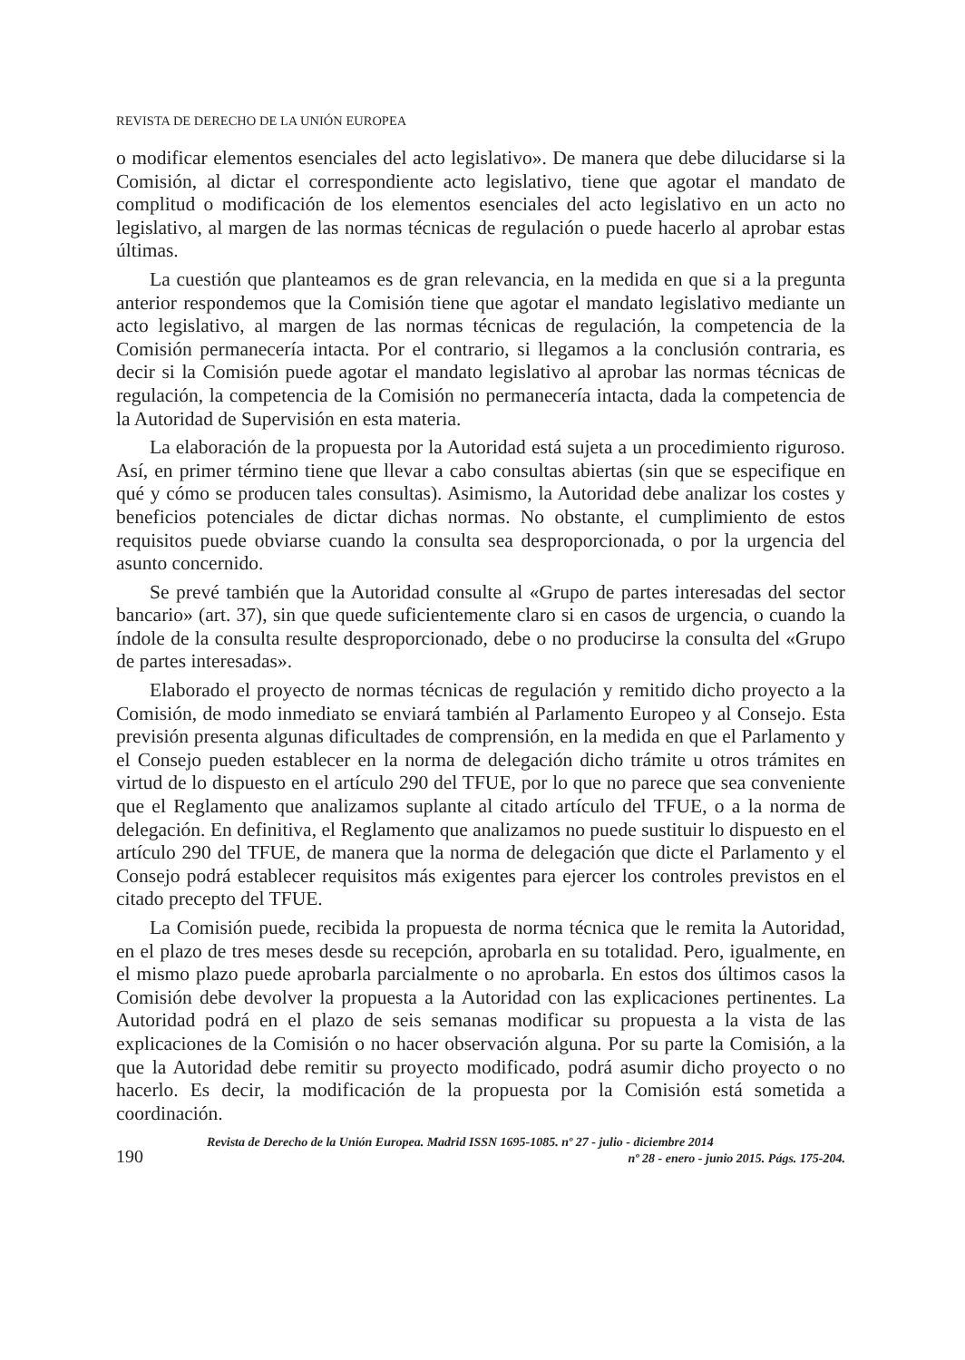REVISTA DE DERECHO DE LA UNIÓN EUROPEA
o modificar elementos esenciales del acto legislativo». De manera que debe dilucidarse si la Comisión, al dictar el correspondiente acto legislativo, tiene que agotar el mandato de complitud o modificación de los elementos esenciales del acto legislativo en un acto no legislativo, al margen de las normas técnicas de regulación o puede hacerlo al aprobar estas últimas.
La cuestión que planteamos es de gran relevancia, en la medida en que si a la pregunta anterior respondemos que la Comisión tiene que agotar el mandato legislativo mediante un acto legislativo, al margen de las normas técnicas de regulación, la competencia de la Comisión permanecería intacta. Por el contrario, si llegamos a la conclusión contraria, es decir si la Comisión puede agotar el mandato legislativo al aprobar las normas técnicas de regulación, la competencia de la Comisión no permanecería intacta, dada la competencia de la Autoridad de Supervisión en esta materia.
La elaboración de la propuesta por la Autoridad está sujeta a un procedimiento riguroso. Así, en primer término tiene que llevar a cabo consultas abiertas (sin que se especifique en qué y cómo se producen tales consultas). Asimismo, la Autoridad debe analizar los costes y beneficios potenciales de dictar dichas normas. No obstante, el cumplimiento de estos requisitos puede obviarse cuando la consulta sea desproporcionada, o por la urgencia del asunto concernido.
Se prevé también que la Autoridad consulte al «Grupo de partes interesadas del sector bancario» (art. 37), sin que quede suficientemente claro si en casos de urgencia, o cuando la índole de la consulta resulte desproporcionado, debe o no producirse la consulta del «Grupo de partes interesadas».
Elaborado el proyecto de normas técnicas de regulación y remitido dicho proyecto a la Comisión, de modo inmediato se enviará también al Parlamento Europeo y al Consejo. Esta previsión presenta algunas dificultades de comprensión, en la medida en que el Parlamento y el Consejo pueden establecer en la norma de delegación dicho trámite u otros trámites en virtud de lo dispuesto en el artículo 290 del TFUE, por lo que no parece que sea conveniente que el Reglamento que analizamos suplante al citado artículo del TFUE, o a la norma de delegación. En definitiva, el Reglamento que analizamos no puede sustituir lo dispuesto en el artículo 290 del TFUE, de manera que la norma de delegación que dicte el Parlamento y el Consejo podrá establecer requisitos más exigentes para ejercer los controles previstos en el citado precepto del TFUE.
La Comisión puede, recibida la propuesta de norma técnica que le remita la Autoridad, en el plazo de tres meses desde su recepción, aprobarla en su totalidad. Pero, igualmente, en el mismo plazo puede aprobarla parcialmente o no aprobarla. En estos dos últimos casos la Comisión debe devolver la propuesta a la Autoridad con las explicaciones pertinentes. La Autoridad podrá en el plazo de seis semanas modificar su propuesta a la vista de las explicaciones de la Comisión o no hacer observación alguna. Por su parte la Comisión, a la que la Autoridad debe remitir su proyecto modificado, podrá asumir dicho proyecto o no hacerlo. Es decir, la modificación de la propuesta por la Comisión está sometida a coordinación.
190
Revista de Derecho de la Unión Europea. Madrid ISSN 1695-1085. nº 27 - julio - diciembre 2014
nº 28 - enero - junio 2015. Págs. 175-204.